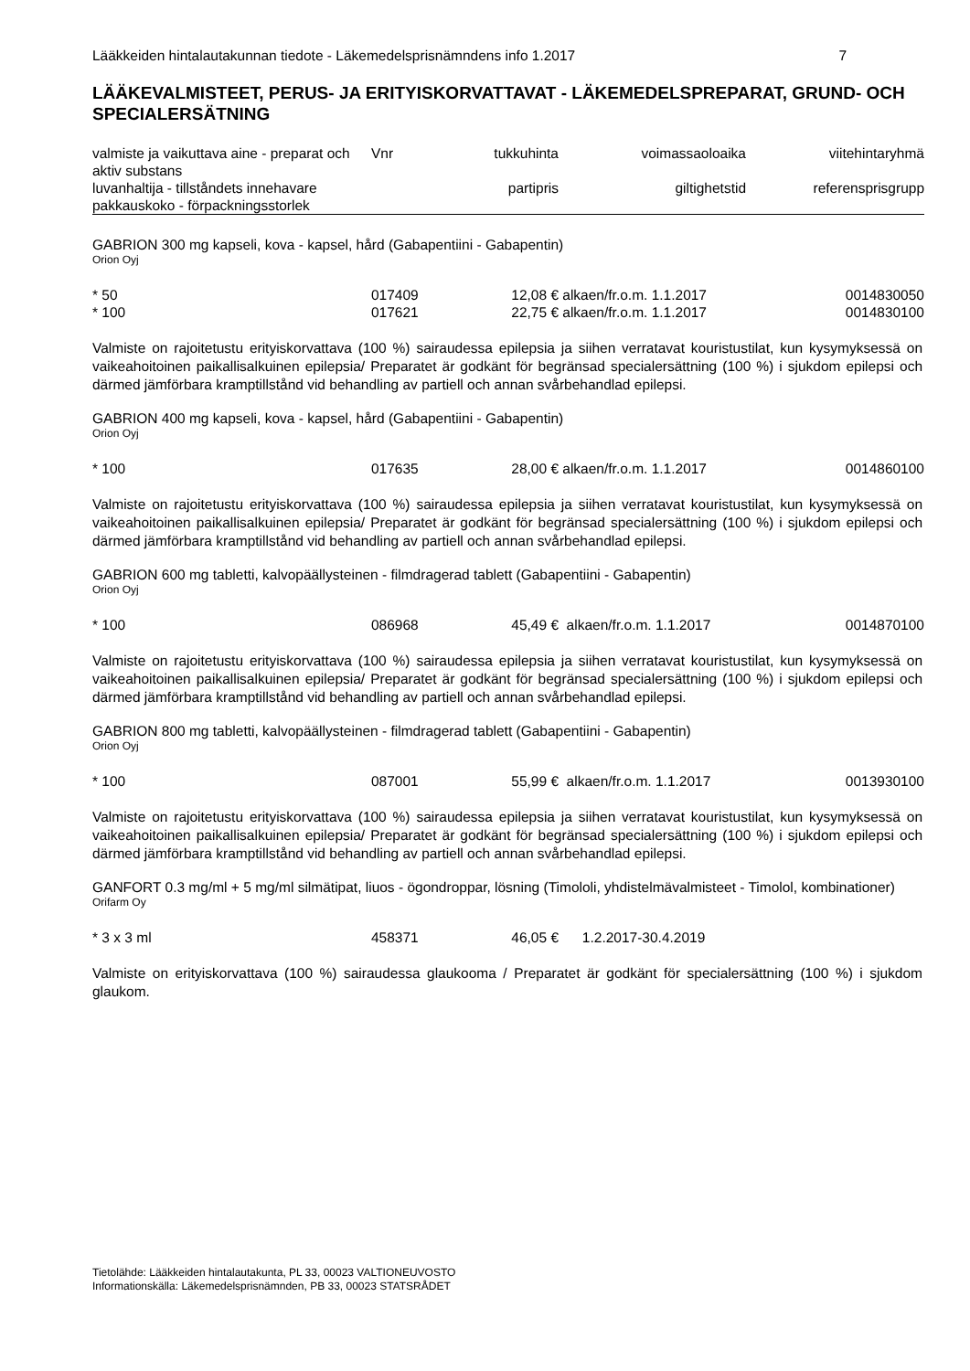Lääkkeiden hintalautakunnan tiedote - Läkemedelsprisnämndens info 1.2017 7
LÄÄKEVALMISTEET, PERUS- JA ERITYISKORVATTAVAT - LÄKEMEDELSPREPARAT, GRUND- OCH SPECIALERSÄTNING
| valmiste ja vaikuttava aine - preparat och aktiv substans | Vnr | tukkuhinta | voimassaoloaika | viitehintaryhmä |
| --- | --- | --- | --- | --- |
| luvanhaltija - tillståndets innehavare pakkauskoko - förpackningsstorlek | | partipris | giltighetstid | referensprisgrupp |
GABRION 300 mg kapseli, kova - kapsel, hård (Gabapentiini - Gabapentin)
Orion Oyj
| * 50 | 017409 | 12,08 € | alkaen/fr.o.m. 1.1.2017 | 0014830050 |
| * 100 | 017621 | 22,75 € | alkaen/fr.o.m. 1.1.2017 | 0014830100 |
Valmiste on rajoitetustu erityiskorvattava (100 %) sairaudessa epilepsia ja siihen verratavat kouristustilat, kun kysymyksessä on vaikeahoitoinen paikallisalkuinen epilepsia/ Preparatet är godkänt för begränsad specialersättning (100 %) i sjukdom epilepsi och därmed jämförbara kramptillstånd vid behandling av partiell och annan svårbehandlad epilepsi.
GABRION 400 mg kapseli, kova - kapsel, hård (Gabapentiini - Gabapentin)
Orion Oyj
| * 100 | 017635 | 28,00 € | alkaen/fr.o.m. 1.1.2017 | 0014860100 |
Valmiste on rajoitetustu erityiskorvattava (100 %) sairaudessa epilepsia ja siihen verratavat kouristustilat, kun kysymyksessä on vaikeahoitoinen paikallisalkuinen epilepsia/ Preparatet är godkänt för begränsad specialersättning (100 %) i sjukdom epilepsi och därmed jämförbara kramptillstånd vid behandling av partiell och annan svårbehandlad epilepsi.
GABRION 600 mg tabletti, kalvopäällysteinen - filmdragerad tablett (Gabapentiini - Gabapentin)
Orion Oyj
| * 100 | 086968 | 45,49 € | alkaen/fr.o.m. 1.1.2017 | 0014870100 |
Valmiste on rajoitetustu erityiskorvattava (100 %) sairaudessa epilepsia ja siihen verratavat kouristustilat, kun kysymyksessä on vaikeahoitoinen paikallisalkuinen epilepsia/ Preparatet är godkänt för begränsad specialersättning (100 %) i sjukdom epilepsi och därmed jämförbara kramptillstånd vid behandling av partiell och annan svårbehandlad epilepsi.
GABRION 800 mg tabletti, kalvopäällysteinen - filmdragerad tablett (Gabapentiini - Gabapentin)
Orion Oyj
| * 100 | 087001 | 55,99 € | alkaen/fr.o.m. 1.1.2017 | 0013930100 |
Valmiste on rajoitetustu erityiskorvattava (100 %) sairaudessa epilepsia ja siihen verratavat kouristustilat, kun kysymyksessä on vaikeahoitoinen paikallisalkuinen epilepsia/ Preparatet är godkänt för begränsad specialersättning (100 %) i sjukdom epilepsi och därmed jämförbara kramptillstånd vid behandling av partiell och annan svårbehandlad epilepsi.
GANFORT 0.3 mg/ml + 5 mg/ml silmätipat, liuos - ögondroppar, lösning (Timololi, yhdistelmävalmisteet - Timolol, kombinationer)
Orifarm Oy
| * 3 x 3 ml | 458371 | 46,05 € | 1.2.2017-30.4.2019 | |
Valmiste on erityiskorvattava (100 %) sairaudessa glaukooma / Preparatet är godkänt för specialersättning (100 %) i sjukdom glaukom.
Tietolähde: Lääkkeiden hintalautakunta, PL 33, 00023 VALTIONEUVOSTO
Informationskälla: Läkemedelsprisnämnden, PB 33, 00023 STATSRÅDET